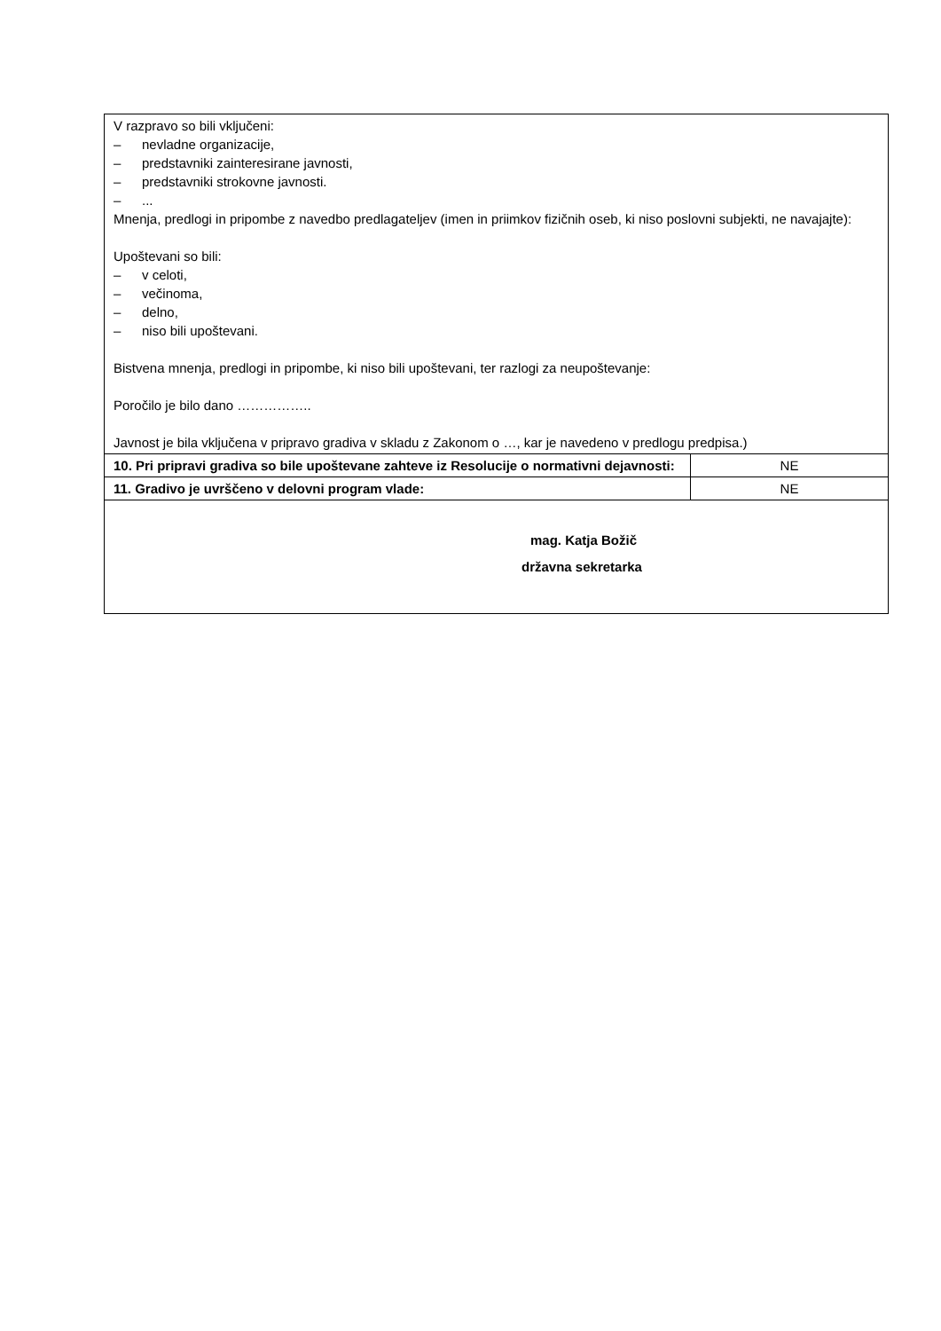| V razpravo so bili vključeni: – nevladne organizacije, – predstavniki zainteresirane javnosti, – predstavniki strokovne javnosti. – ... Mnenja, predlogi in pripombe z navedbo predlagateljev (imen in priimkov fizičnih oseb, ki niso poslovni subjekti, ne navajajte): Upoštevani so bili: – v celoti, – večinoma, – delno, – niso bili upoštevani. Bistvena mnenja, predlogi in pripombe, ki niso bili upoštevani, ter razlogi za neupoštevanje: Poročilo je bilo dano …………….. Javnost je bila vključena v pripravo gradiva v skladu z Zakonom o …, kar je navedeno v predlogu predpisa.) | |
| 10. Pri pripravi gradiva so bile upoštevane zahteve iz Resolucije o normativni dejavnosti: | NE |
| 11. Gradivo je uvrščeno v delovni program vlade: | NE |
| mag. Katja Božič državna sekretarka | |